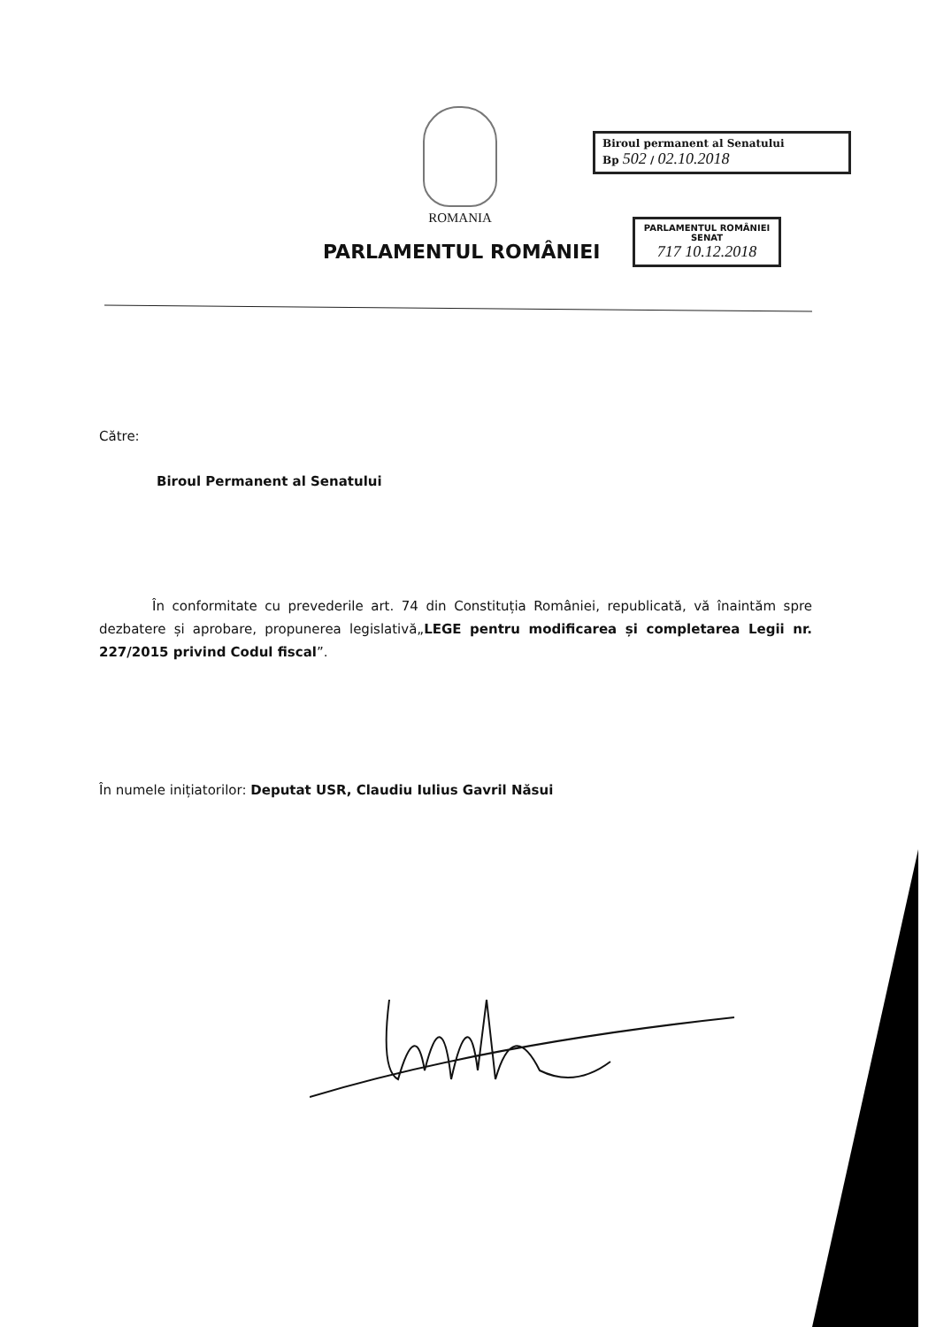ROMANIA
Biroul permanent al Senatului
Bp 502 / 02.10.2018
PARLAMENTUL ROMÂNIEI
SENAT
717 10.12.2018
PARLAMENTUL ROMÂNIEI
Către:
Biroul Permanent al Senatului
În conformitate cu prevederile art. 74 din Constituția României, republicată, vă înaintăm spre dezbatere și aprobare, propunerea legislativă„LEGE pentru modificarea și completarea Legii nr. 227/2015 privind Codul fiscal”.
În numele inițiatorilor: Deputat USR, Claudiu Iulius Gavril Năsui